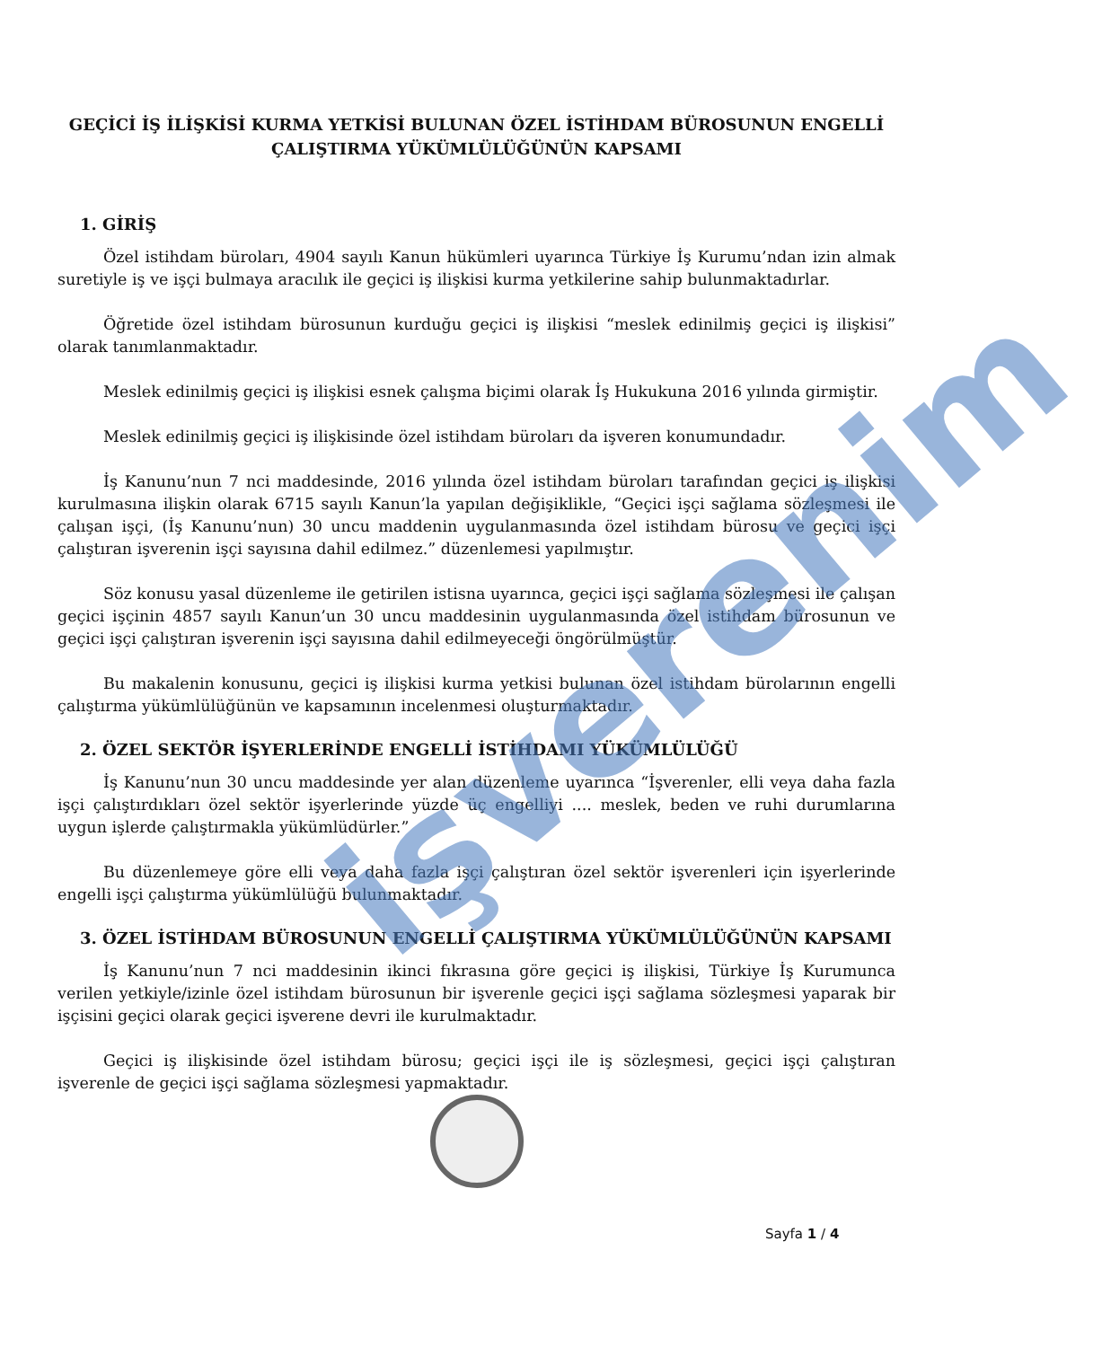işverenim
GEÇİCİ İŞ İLİŞKİSİ KURMA YETKİSİ BULUNAN ÖZEL İSTİHDAM BÜROSUNUN ENGELLİ ÇALIŞTIRMA YÜKÜMLÜLÜĞÜNÜN KAPSAMI
1. GİRİŞ
Özel istihdam büroları, 4904 sayılı Kanun hükümleri uyarınca Türkiye İş Kurumu’ndan izin almak suretiyle iş ve işçi bulmaya aracılık ile geçici iş ilişkisi kurma yetkilerine sahip bulunmaktadırlar.
Öğretide özel istihdam bürosunun kurduğu geçici iş ilişkisi “meslek edinilmiş geçici iş ilişkisi” olarak tanımlanmaktadır.
Meslek edinilmiş geçici iş ilişkisi esnek çalışma biçimi olarak İş Hukukuna 2016 yılında girmiştir.
Meslek edinilmiş geçici iş ilişkisinde özel istihdam büroları da işveren konumundadır.
İş Kanunu’nun 7 nci maddesinde, 2016 yılında özel istihdam büroları tarafından geçici iş ilişkisi kurulmasına ilişkin olarak 6715 sayılı Kanun’la yapılan değişiklikle, “Geçici işçi sağlama sözleşmesi ile çalışan işçi, (İş Kanunu’nun) 30 uncu maddenin uygulanmasında özel istihdam bürosu ve geçici işçi çalıştıran işverenin işçi sayısına dahil edilmez.” düzenlemesi yapılmıştır.
Söz konusu yasal düzenleme ile getirilen istisna uyarınca, geçici işçi sağlama sözleşmesi ile çalışan geçici işçinin 4857 sayılı Kanun’un 30 uncu maddesinin uygulanmasında özel istihdam bürosunun ve geçici işçi çalıştıran işverenin işçi sayısına dahil edilmeyeceği öngörülmüştür.
Bu makalenin konusunu, geçici iş ilişkisi kurma yetkisi bulunan özel istihdam bürolarının engelli çalıştırma yükümlülüğünün ve kapsamının incelenmesi oluşturmaktadır.
2. ÖZEL SEKTÖR İŞYERLERİNDE ENGELLİ İSTİHDAMI YÜKÜMLÜLÜĞÜ
İş Kanunu’nun 30 uncu maddesinde yer alan düzenleme uyarınca “İşverenler, elli veya daha fazla işçi çalıştırdıkları özel sektör işyerlerinde yüzde üç engelliyi .... meslek, beden ve ruhi durumlarına uygun işlerde çalıştırmakla yükümlüdürler.”
Bu düzenlemeye göre elli veya daha fazla işçi çalıştıran özel sektör işverenleri için işyerlerinde engelli işçi çalıştırma yükümlülüğü bulunmaktadır.
3. ÖZEL İSTİHDAM BÜROSUNUN ENGELLİ ÇALIŞTIRMA YÜKÜMLÜLÜĞÜNÜN KAPSAMI
İş Kanunu’nun 7 nci maddesinin ikinci fıkrasına göre geçici iş ilişkisi, Türkiye İş Kurumunca verilen yetkiyle/izinle özel istihdam bürosunun bir işverenle geçici işçi sağlama sözleşmesi yaparak bir işçisini geçici olarak geçici işverene devri ile kurulmaktadır.
Geçici iş ilişkisinde özel istihdam bürosu; geçici işçi ile iş sözleşmesi, geçici işçi çalıştıran işverenle de geçici işçi sağlama sözleşmesi yapmaktadır.
Sayfa 1 / 4